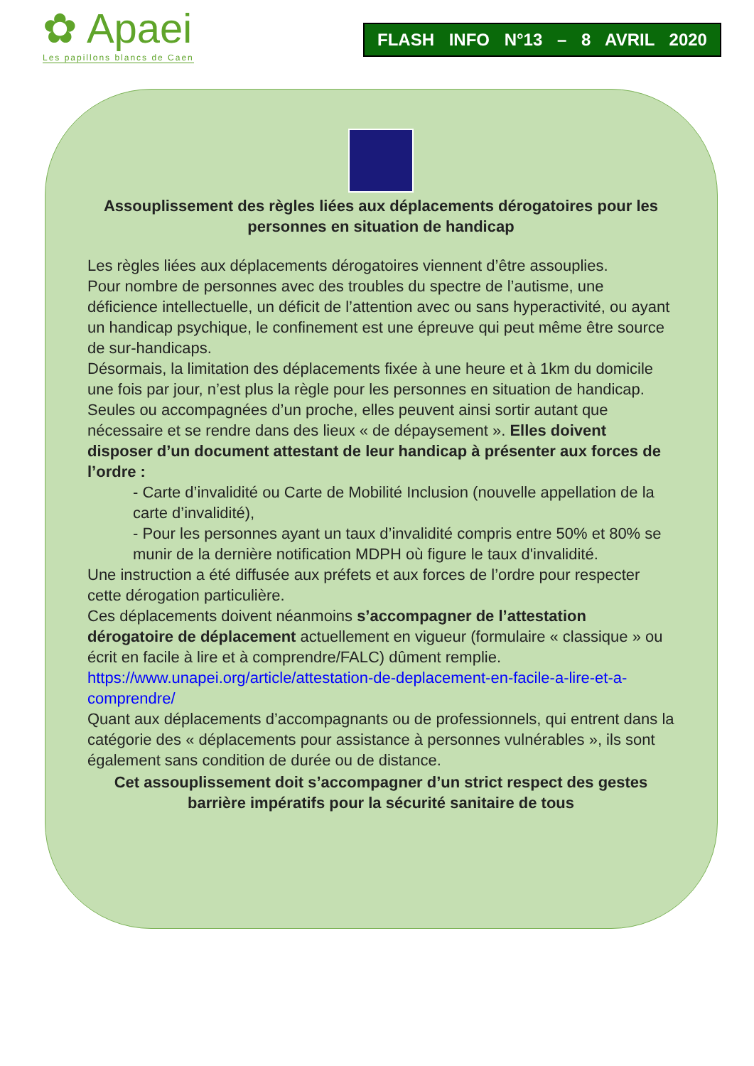✿ Apaei
Les papillons blancs de Caen
FLASH INFO N°13 – 8 AVRIL 2020
Assouplissement des règles liées aux déplacements dérogatoires pour les personnes en situation de handicap
Les règles liées aux déplacements dérogatoires viennent d’être assouplies.
Pour nombre de personnes avec des troubles du spectre de l’autisme, une déficience intellectuelle, un déficit de l’attention avec ou sans hyperactivité, ou ayant un handicap psychique, le confinement est une épreuve qui peut même être source de sur-handicaps.
Désormais, la limitation des déplacements fixée à une heure et à 1km du domicile une fois par jour, n’est plus la règle pour les personnes en situation de handicap. Seules ou accompagnées d’un proche, elles peuvent ainsi sortir autant que nécessaire et se rendre dans des lieux « de dépaysement ». Elles doivent disposer d’un document attestant de leur handicap à présenter aux forces de l’ordre :
- Carte d’invalidité ou Carte de Mobilité Inclusion (nouvelle appellation de la carte d’invalidité),
- Pour les personnes ayant un taux d’invalidité compris entre 50% et 80% se munir de la dernière notification MDPH où figure le taux d'invalidité.
Une instruction a été diffusée aux préfets et aux forces de l’ordre pour respecter cette dérogation particulière.
Ces déplacements doivent néanmoins s’accompagner de l’attestation dérogatoire de déplacement actuellement en vigueur (formulaire « classique » ou écrit en facile à lire et à comprendre/FALC) dûment remplie.
https://www.unapei.org/article/attestation-de-deplacement-en-facile-a-lire-et-a-comprendre/
Quant aux déplacements d’accompagnants ou de professionnels, qui entrent dans la catégorie des « déplacements pour assistance à personnes vulnérables », ils sont également sans condition de durée ou de distance.
Cet assouplissement doit s’accompagner d’un strict respect des gestes barrière impératifs pour la sécurité sanitaire de tous